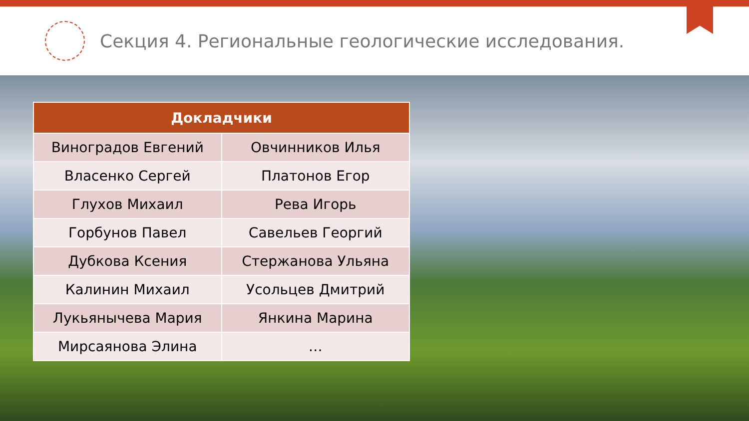Секция 4. Региональные геологические исследования.
| Докладчики | |
| --- | --- |
| Виноградов Евгений | Овчинников Илья |
| Власенко Сергей | Платонов Егор |
| Глухов Михаил | Рева Игорь |
| Горбунов Павел | Савельев Георгий |
| Дубкова Ксения | Стержанова Ульяна |
| Калинин Михаил | Усольцев Дмитрий |
| Лукьянычева Мария | Янкина Марина |
| Мирсаянова Элина | … |